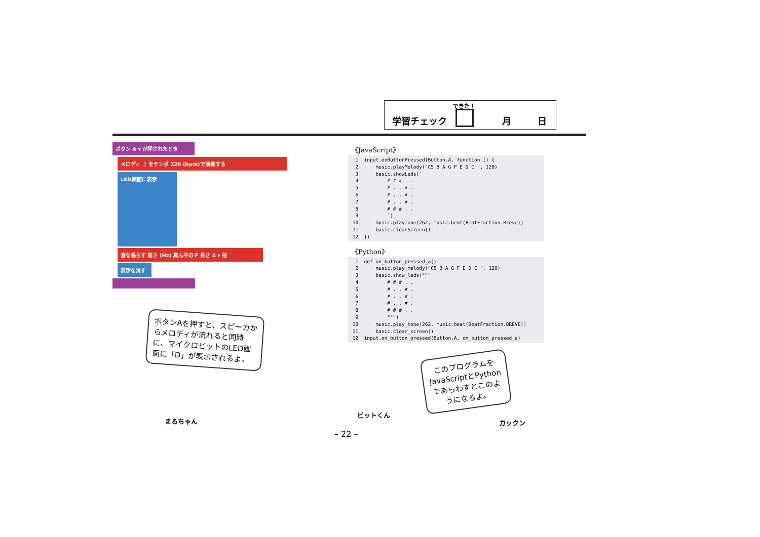できた！
学習チェック 月 日
ボタン A ▾ が押されたとき
メロディ ♫ をテンポ 120 (bpm)で演奏する
LED画面に表示
音を鳴らす 高さ (Hz) 真ん中のド 長さ 4 ▾ 拍
表示を消す
《JavaScript》
  1  input.onButtonPressed(Button.A, function () {
  2      music.playMelody("C5 B A G F E D C ", 120)
  3      basic.showLeds(`
  4          # # # . .
  5          # . . # .
  6          # . . # .
  7          # . . # .
  8          # # # . .
  9          `)
 10      music.playTone(262, music.beat(BeatFraction.Breve))
 11      basic.clearScreen()
 12  })
《Python》
  1  def on_button_pressed_a():
  2      music.play_melody("C5 B A G F E D C ", 120)
  3      basic.show_leds("""
  4          # # # . .
  5          # . . # .
  6          # . . # .
  7          # . . # .
  8          # # # . .
  9          """)
 10      music.play_tone(262, music.beat(BeatFraction.BREVE))
 11      basic.clear_screen()
 12  input.on_button_pressed(Button.A, on_button_pressed_a)
ボタンAを押すと、スピーカからメロディが流れると同時に、マイクロビットのLED画面に「D」が表示されるよ。
まるちゃん
ビットくん
このプログラムをJavaScriptとPythonであらわすとこのようになるよ。
カックン
– 22 –